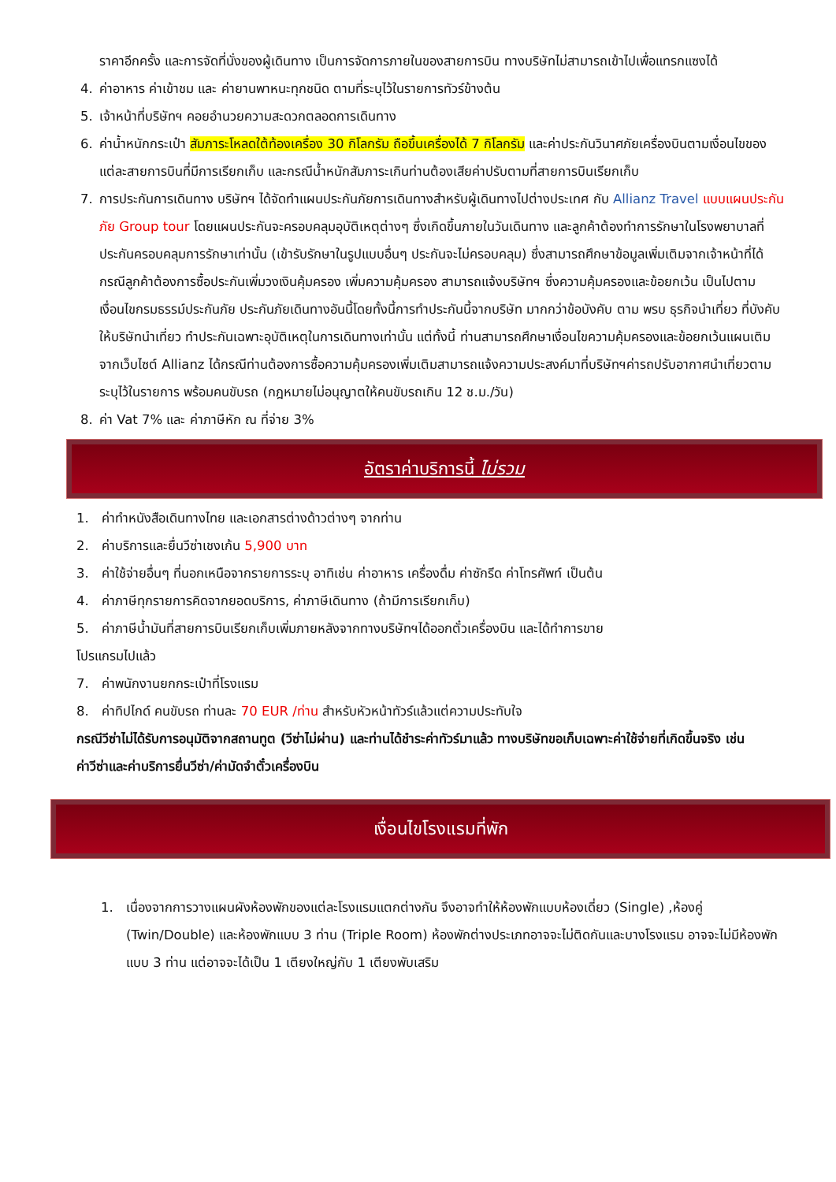ราคาอีกครั้ง และการจัดที่นั่งของผู้เดินทาง เป็นการจัดการภายในของสายการบิน ทางบริษัทไม่สามารถเข้าไปเพื่อแทรกแซงได้
4. ค่าอาหาร ค่าเข้าชม และ ค่ายานพาหนะทุกชนิด ตามที่ระบุไว้ในรายการทัวร์ข้างต้น
5. เจ้าหน้าที่บริษัทฯ คอยอำนวยความสะดวกตลอดการเดินทาง
6. ค่าน้ำหนักกระเป๋า สัมภาระโหลดใต้ท้องเครื่อง 30 กิโลกรัม ถือขึ้นเครื่องได้ 7 กิโลกรัม และค่าประกันวินาศภัยเครื่องบินตามเงื่อนไขของแต่ละสายการบินที่มีการเรียกเก็บ และกรณีน้ำหนักสัมภาระเกินท่านต้องเสียค่าปรับตามที่สายการบินเรียกเก็บ
7. การประกันการเดินทาง บริษัทฯ ได้จัดทำแผนประกันภัยการเดินทางสำหรับผู้เดินทางไปต่างประเทศ กับ Allianz Travel แบบแผนประกันภัย Group tour โดยแผนประกันจะครอบคลุมอุบัติเหตุต่างๆ ซึ่งเกิดขึ้นภายในวันเดินทาง และลูกค้าต้องทำการรักษาในโรงพยาบาลที่ประกันครอบคลุมการรักษาเท่านั้น (เข้ารับรักษาในรูปแบบอื่นๆ ประกันจะไม่ครอบคลุม) ซึ่งสามารถศึกษาข้อมูลเพิ่มเติมจากเจ้าหน้าที่ได้ กรณีลูกค้าต้องการซื้อประกันเพิ่มวงเงินคุ้มครอง เพิ่มความคุ้มครอง สามารถแจ้งบริษัทฯ ซึ่งความคุ้มครองและข้อยกเว้น เป็นไปตามเงื่อนไขกรมธรรม์ประกันภัย ประกันภัยเดินทางอันนี้โดยทั้งนี้การทำประกันนี้จากบริษัท มากกว่าข้อบังคับ ตาม พรบ ธุรกิจนำเที่ยว ที่บังคับให้บริษัทนำเที่ยว ทำประกันเฉพาะอุบัติเหตุในการเดินทางเท่านั้น แต่ทั้งนี้ ท่านสามารถศึกษาเงื่อนไขความคุ้มครองและข้อยกเว้นแผนเติมจากเว็บไซต์ Allianz ได้กรณีท่านต้องการซื้อความคุ้มครองเพิ่มเติมสามารถแจ้งความประสงค์มาที่บริษัทฯค่ารถปรับอากาศนำเที่ยวตามระบุไว้ในรายการ พร้อมคนขับรถ (กฎหมายไม่อนุญาตให้คนขับรถเกิน 12 ช.ม./วัน)
8. ค่า Vat 7% และ ค่าภาษีหัก ณ ที่จ่าย 3%
อัตราค่าบริการนี้ ไม่รวม
1. ค่าทำหนังสือเดินทางไทย และเอกสารต่างด้าวต่างๆ จากท่าน
2. ค่าบริการและยื่นวีซ่าเชงเก้น 5,900 บาท
3. ค่าใช้จ่ายอื่นๆ ที่นอกเหนือจากรายการระบุ อาทิเช่น ค่าอาหาร เครื่องดื่ม ค่าซักรีด ค่าโทรศัพท์ เป็นต้น
4. ค่าภาษีทุกรายการคิดจากยอดบริการ, ค่าภาษีเดินทาง (ถ้ามีการเรียกเก็บ)
5. ค่าภาษีน้ำมันที่สายการบินเรียกเก็บเพิ่มภายหลังจากทางบริษัทฯได้ออกตั๋วเครื่องบิน และได้ทำการขาย
โปรแกรมไปแล้ว
7. ค่าพนักงานยกกระเป๋าที่โรงแรม
8. ค่าทิปไกด์ คนขับรถ ท่านละ 70 EUR /ท่าน สำหรับหัวหน้าทัวร์แล้วแต่ความประทับใจ
กรณีวีซ่าไม่ได้รับการอนุมัติจากสถานทูต (วีซ่าไม่ผ่าน) และท่านได้ชำระค่าทัวร์มาแล้ว ทางบริษัทขอเก็บเฉพาะค่าใช้จ่ายที่เกิดขึ้นจริง เช่นค่าวีซ่าและค่าบริการยื่นวีซ่า/ค่ามัดจำตั๋วเครื่องบิน
เงื่อนไขโรงแรมที่พัก
1. เนื่องจากการวางแผนผังห้องพักของแต่ละโรงแรมแตกต่างกัน จึงอาจทำให้ห้องพักแบบห้องเดี่ยว (Single) ,ห้องคู่ (Twin/Double) และห้องพักแบบ 3 ท่าน (Triple Room) ห้องพักต่างประเภทอาจจะไม่ติดกันและบางโรงแรม อาจจะไม่มีห้องพักแบบ 3 ท่าน แต่อาจจะได้เป็น 1 เตียงใหญ่กับ 1 เตียงพับเสริม